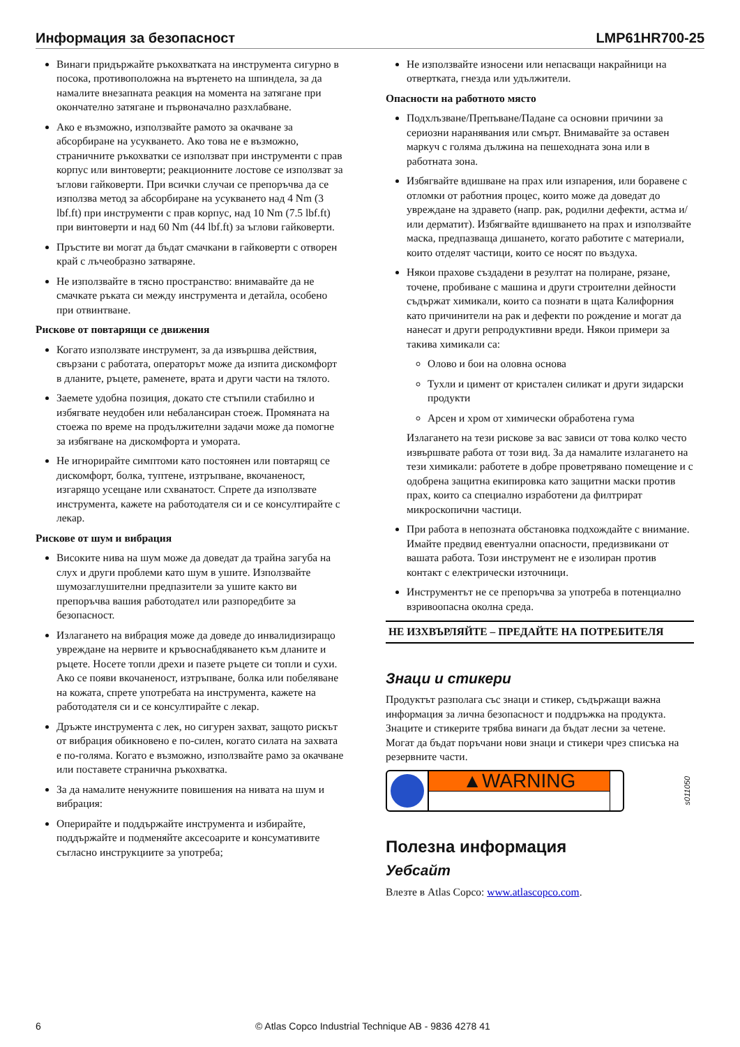Информация за безопасност LMP61HR700-25
Винаги придържайте ръкохватката на инструмента сигурно в посока, противоположна на въртенето на шпиндела, за да намалите внезапната реакция на момента на затягане при окончателно затягане и първоначално разхлабване.
Ако е възможно, използвайте рамото за окачване за абсорбиране на усукването. Ако това не е възможно, страничните ръкохватки се използват при инструменти с прав корпус или винтоверти; реакционните лостове се използват за ъглови гайковерти. При всички случаи се препоръчва да се използва метод за абсорбиране на усукването над 4 Nm (3 lbf.ft) при инструменти с прав корпус, над 10 Nm (7.5 lbf.ft) при винтоверти и над 60 Nm (44 lbf.ft) за ъглови гайковерти.
Пръстите ви могат да бъдат смачкани в гайковерти с отворен край с лъчеобразно затваряне.
Не използвайте в тясно пространство: внимавайте да не смачкате ръката си между инструмента и детайла, особено при отвинтване.
Рискове от повтарящи се движения
Когато използвате инструмент, за да извършва действия, свързани с работата, операторът може да изпита дискомфорт в дланите, ръцете, раменете, врата и други части на тялото.
Заемете удобна позиция, докато сте стъпили стабилно и избягвате неудобен или небалансиран стоеж. Промяната на стоежа по време на продължителни задачи може да помогне за избягване на дискомфорта и умората.
Не игнорирайте симптоми като постоянен или повтарящ се дискомфорт, болка, туптене, изтръпване, вкочаненост, изгарящо усещане или схванатост. Спрете да използвате инструмента, кажете на работодателя си и се консултирайте с лекар.
Рискове от шум и вибрация
Високите нива на шум може да доведат да трайна загуба на слух и други проблеми като шум в ушите. Използвайте шумозаглушителни предпазители за ушите както ви препоръчва вашия работодател или разпоредбите за безопасност.
Излагането на вибрация може да доведе до инвалидизиращо увреждане на нервите и кръвоснабдяването към дланите и ръцете. Носете топли дрехи и пазете ръцете си топли и сухи. Ако се появи вкочаненост, изтръпване, болка или побеляване на кожата, спрете употребата на инструмента, кажете на работодателя си и се консултирайте с лекар.
Дръжте инструмента с лек, но сигурен захват, защото рискът от вибрация обикновено е по-силен, когато силата на захвата е по-голяма. Когато е възможно, използвайте рамо за окачване или поставете странична ръкохватка.
За да намалите ненужните повишения на нивата на шум и вибрация:
Оперирайте и поддържайте инструмента и избирайте, поддържайте и подменяйте аксесоарите и консумативите съгласно инструкциите за употреба;
Не използвайте износени или непасващи накрайници на отвертката, гнезда или удължители.
Опасности на работното място
Подхлъзване/Препъване/Падане са основни причини за сериозни наранявания или смърт. Внимавайте за оставен маркуч с голяма дължина на пешеходната зона или в работната зона.
Избягвайте вдишване на прах или изпарения, или боравене с отломки от работния процес, които може да доведат до увреждане на здравето (напр. рак, родилни дефекти, астма и/или дерматит). Избягвайте вдишването на прах и използвайте маска, предпазваща дишането, когато работите с материали, които отделят частици, които се носят по въздуха.
Някои прахове създадени в резултат на полиране, рязане, точене, пробиване с машина и други строителни дейности съдържат химикали, които са познати в щата Калифорния като причинители на рак и дефекти по рождение и могат да нанесат и други репродуктивни вреди. Някои примери за такива химикали са:
Олово и бои на оловна основа
Тухли и цимент от кристален силикат и други зидарски продукти
Арсен и хром от химически обработена гума
Излагането на тези рискове за вас зависи от това колко често извършвате работа от този вид. За да намалите излагането на тези химикали: работете в добре проветрявано помещение и с одобрена защитна екипировка като защитни маски против прах, които са специално изработени да филтрират микроскопични частици.
При работа в непозната обстановка подхождайте с внимание. Имайте предвид евентуални опасности, предизвикани от вашата работа. Този инструмент не е изолиран против контакт с електрически източници.
Инструментът не се препоръчва за употреба в потенциално взривоопасна околна среда.
НЕ ИЗХВЪРЛЯЙТЕ – ПРЕДАЙТЕ НА ПОТРЕБИТЕЛЯ
Знаци и стикери
Продуктът разполага със знаци и стикер, съдържащи важна информация за лична безопасност и поддръжка на продукта. Знаците и стикерите трябва винаги да бъдат лесни за четене. Могат да бъдат поръчани нови знаци и стикери чрез списъка на резервните части.
▲WARNING
s011050
Полезна информация
Уебсайт
Влезте в Atlas Copco: www.atlascopco.com.
6 © Atlas Copco Industrial Technique AB - 9836 4278 41